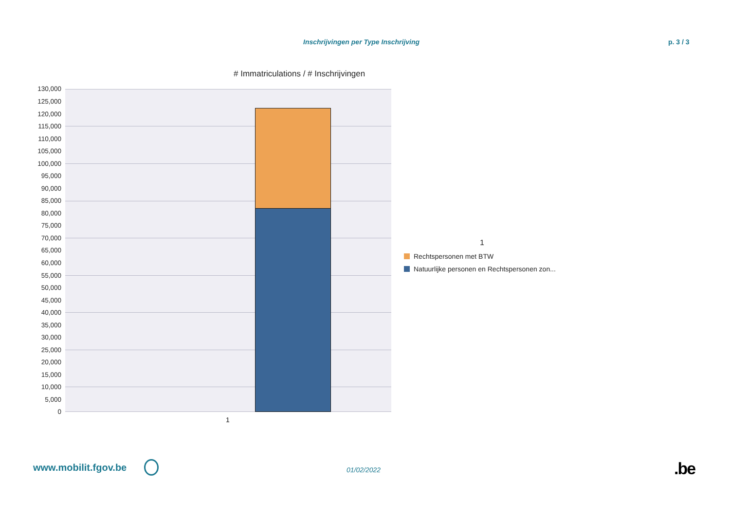Inschrijvingen per Type Inschrijving p. 3 / 3
# Immatriculations / # Inschrijvingen
130,000
125,000
120,000
115,000
110,000
105,000
100,000
95,000
90,000
85,000
80,000
75,000
70,000
65,000
60,000
55,000
50,000
45,000
40,000
35,000
30,000
25,000
20,000
15,000
10,000
5,000
0
1
1
Rechtspersonen met BTW
Natuurlijke personen en Rechtspersonen zon...
www.mobilit.fgov.be 01/02/2022 .be